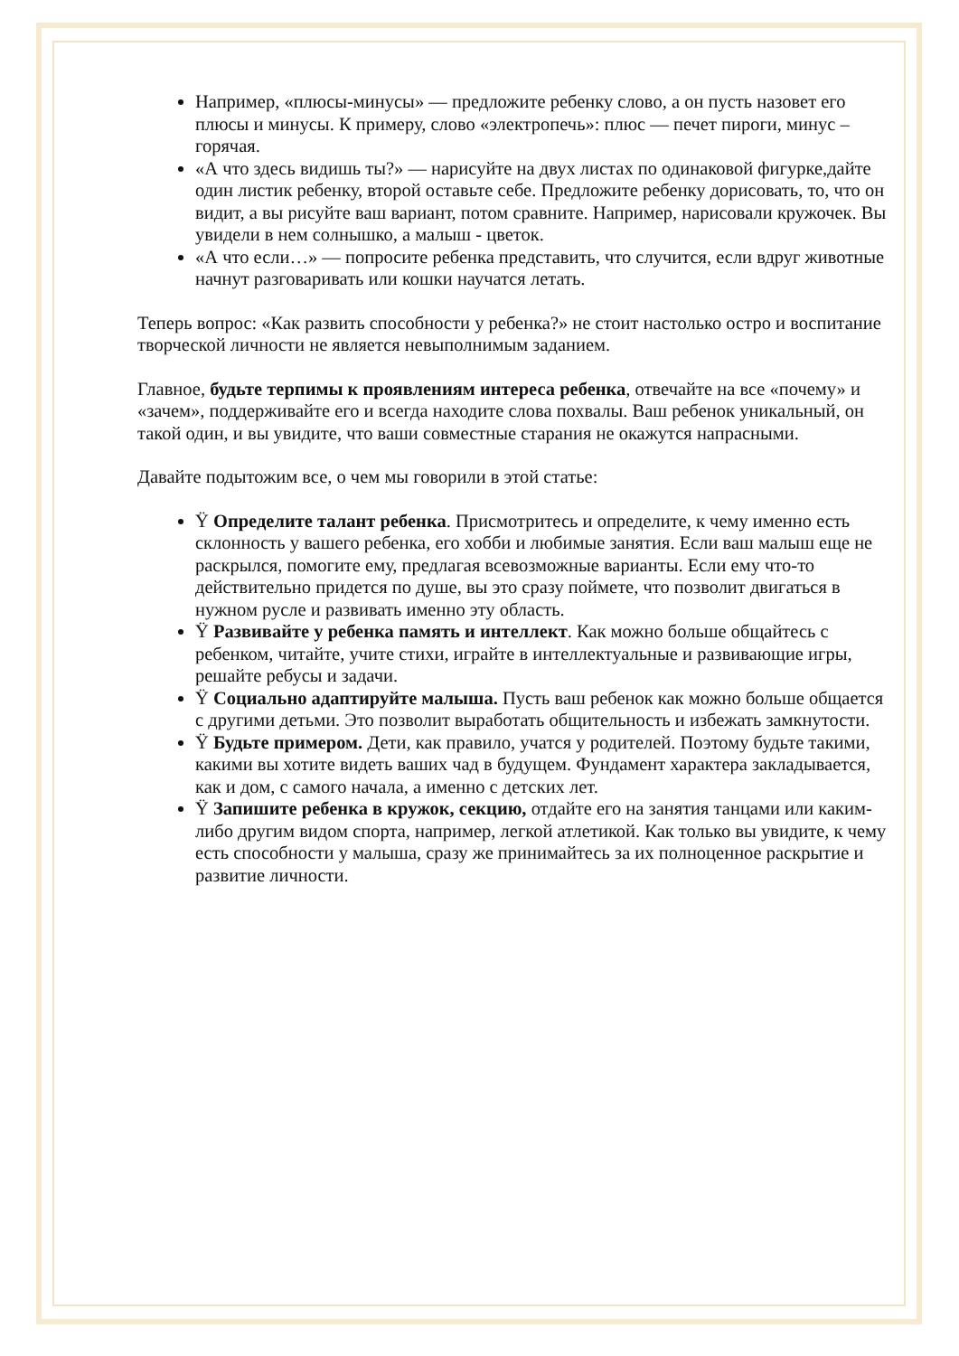Например, «плюсы-минусы» — предложите ребенку слово, а он пусть назовет его плюсы и минусы. К примеру, слово «электропечь»: плюс — печет пироги, минус – горячая.
«А что здесь видишь ты?» — нарисуйте на двух листах по одинаковой фигурке,дайте один листик ребенку, второй оставьте себе. Предложите ребенку дорисовать, то, что он видит, а вы рисуйте ваш вариант, потом сравните. Например, нарисовали кружочек. Вы увидели в нем солнышко, а малыш - цветок.
«А что если…» — попросите ребенка представить, что случится, если вдруг животные начнут разговаривать или кошки научатся летать.
Теперь вопрос: «Как развить способности у ребенка?» не стоит настолько остро и воспитание творческой личности не является невыполнимым заданием.
Главное, будьте терпимы к проявлениям интереса ребенка, отвечайте на все «почему» и «зачем», поддерживайте его и всегда находите слова похвалы. Ваш ребенок уникальный, он такой один, и вы увидите, что ваши совместные старания не окажутся напрасными.
Давайте подытожим все, о чем мы говорили в этой статье:
Ÿ Определите талант ребенка. Присмотритесь и определите, к чему именно есть склонность у вашего ребенка, его хобби и любимые занятия. Если ваш малыш еще не раскрылся, помогите ему, предлагая всевозможные варианты. Если ему что-то действительно придется по душе, вы это сразу поймете, что позволит двигаться в нужном русле и развивать именно эту область.
Ÿ Развивайте у ребенка память и интеллект. Как можно больше общайтесь с ребенком, читайте, учите стихи, играйте в интеллектуальные и развивающие игры, решайте ребусы и задачи.
Ÿ Социально адаптируйте малыша. Пусть ваш ребенок как можно больше общается с другими детьми. Это позволит выработать общительность и избежать замкнутости.
Ÿ Будьте примером. Дети, как правило, учатся у родителей. Поэтому будьте такими, какими вы хотите видеть ваших чад в будущем. Фундамент характера закладывается, как и дом, с самого начала, а именно с детских лет.
Ÿ Запишите ребенка в кружок, секцию, отдайте его на занятия танцами или каким-либо другим видом спорта, например, легкой атлетикой. Как только вы увидите, к чему есть способности у малыша, сразу же принимайтесь за их полноценное раскрытие и развитие личности.